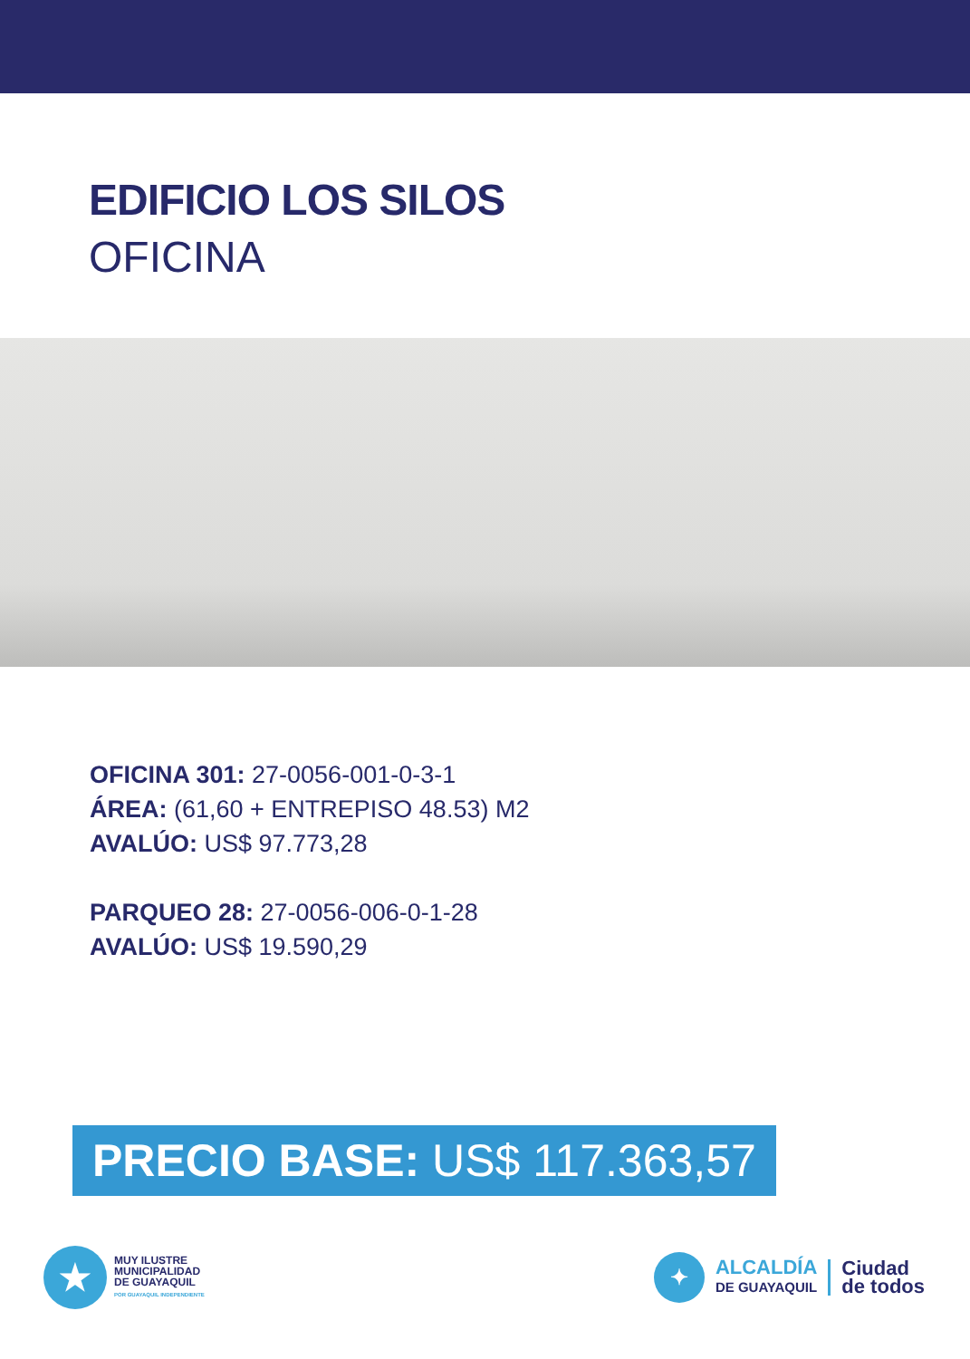EDIFICIO LOS SILOS
OFICINA
OFICINA 301: 27-0056-001-0-3-1
ÁREA: (61,60 + ENTREPISO 48.53) M2
AVALÚO: US$ 97.773,28
PARQUEO 28: 27-0056-006-0-1-28
AVALÚO: US$ 19.590,29
PRECIO BASE: US$ 117.363,57
★
MUY ILUSTRE
MUNICIPALIDAD
DE GUAYAQUIL
POR GUAYAQUIL INDEPENDIENTE
✦
ALCALDÍA
DE GUAYAQUIL
Ciudad
de todos